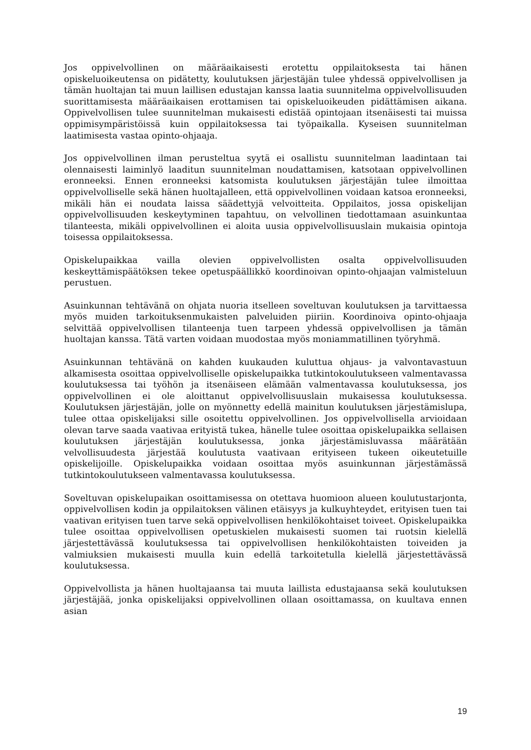Jos oppivelvollinen on määräaikaisesti erotettu oppilaitoksesta tai hänen opiskeluoikeutensa on pidätetty, koulutuksen järjestäjän tulee yhdessä oppivelvollisen ja tämän huoltajan tai muun laillisen edustajan kanssa laatia suunnitelma oppivelvollisuuden suorittamisesta määräaikaisen erottamisen tai opiskeluoikeuden pidättämisen aikana. Oppivelvollisen tulee suunnitelman mukaisesti edistää opintojaan itsenäisesti tai muissa oppimisympäristöissä kuin oppilaitoksessa tai työpaikalla. Kyseisen suunnitelman laatimisesta vastaa opinto-ohjaaja.
Jos oppivelvollinen ilman perusteltua syytä ei osallistu suunnitelman laadintaan tai olennaisesti laiminlyö laaditun suunnitelman noudattamisen, katsotaan oppivelvollinen eronneeksi. Ennen eronneeksi katsomista koulutuksen järjestäjän tulee ilmoittaa oppivelvolliselle sekä hänen huoltajalleen, että oppivelvollinen voidaan katsoa eronneeksi, mikäli hän ei noudata laissa säädettyjä velvoitteita. Oppilaitos, jossa opiskelijan oppivelvollisuuden keskeytyminen tapahtuu, on velvollinen tiedottamaan asuinkuntaa tilanteesta, mikäli oppivelvollinen ei aloita uusia oppivelvollisuuslain mukaisia opintoja toisessa oppilaitoksessa.
Opiskelupaikkaa vailla olevien oppivelvollisten osalta oppivelvollisuuden keskeyttämispäätöksen tekee opetuspäällikkö koordinoivan opinto-ohjaajan valmisteluun perustuen.
Asuinkunnan tehtävänä on ohjata nuoria itselleen soveltuvan koulutuksen ja tarvittaessa myös muiden tarkoituksenmukaisten palveluiden piiriin. Koordinoiva opinto-ohjaaja selvittää oppivelvollisen tilanteenja tuen tarpeen yhdessä oppivelvollisen ja tämän huoltajan kanssa. Tätä varten voidaan muodostaa myös moniammatillinen työryhmä.
Asuinkunnan tehtävänä on kahden kuukauden kuluttua ohjaus- ja valvontavastuun alkamisesta osoittaa oppivelvolliselle opiskelupaikka tutkintokoulutukseen valmentavassa koulutuksessa tai työhön ja itsenäiseen elämään valmentavassa koulutuksessa, jos oppivelvollinen ei ole aloittanut oppivelvollisuuslain mukaisessa koulutuksessa. Koulutuksen järjestäjän, jolle on myönnetty edellä mainitun koulutuksen järjestämislupa, tulee ottaa opiskelijaksi sille osoitettu oppivelvollinen. Jos oppivelvollisella arvioidaan olevan tarve saada vaativaa erityistä tukea, hänelle tulee osoittaa opiskelupaikka sellaisen koulutuksen järjestäjän koulutuksessa, jonka järjestämisluvassa määrätään velvollisuudesta järjestää koulutusta vaativaan erityiseen tukeen oikeutetuille opiskelijoille. Opiskelupaikka voidaan osoittaa myös asuinkunnan järjestämässä tutkintokoulutukseen valmentavassa koulutuksessa.
Soveltuvan opiskelupaikan osoittamisessa on otettava huomioon alueen koulutustarjonta, oppivelvollisen kodin ja oppilaitoksen välinen etäisyys ja kulkuyhteydet, erityisen tuen tai vaativan erityisen tuen tarve sekä oppivelvollisen henkilökohtaiset toiveet. Opiskelupaikka tulee osoittaa oppivelvollisen opetuskielen mukaisesti suomen tai ruotsin kielellä järjestettävässä koulutuksessa tai oppivelvollisen henkilökohtaisten toiveiden ja valmiuksien mukaisesti muulla kuin edellä tarkoitetulla kielellä järjestettävässä koulutuksessa.
Oppivelvollista ja hänen huoltajaansa tai muuta laillista edustajaansa sekä koulutuksen järjestäjää, jonka opiskelijaksi oppivelvollinen ollaan osoittamassa, on kuultava ennen asian
19